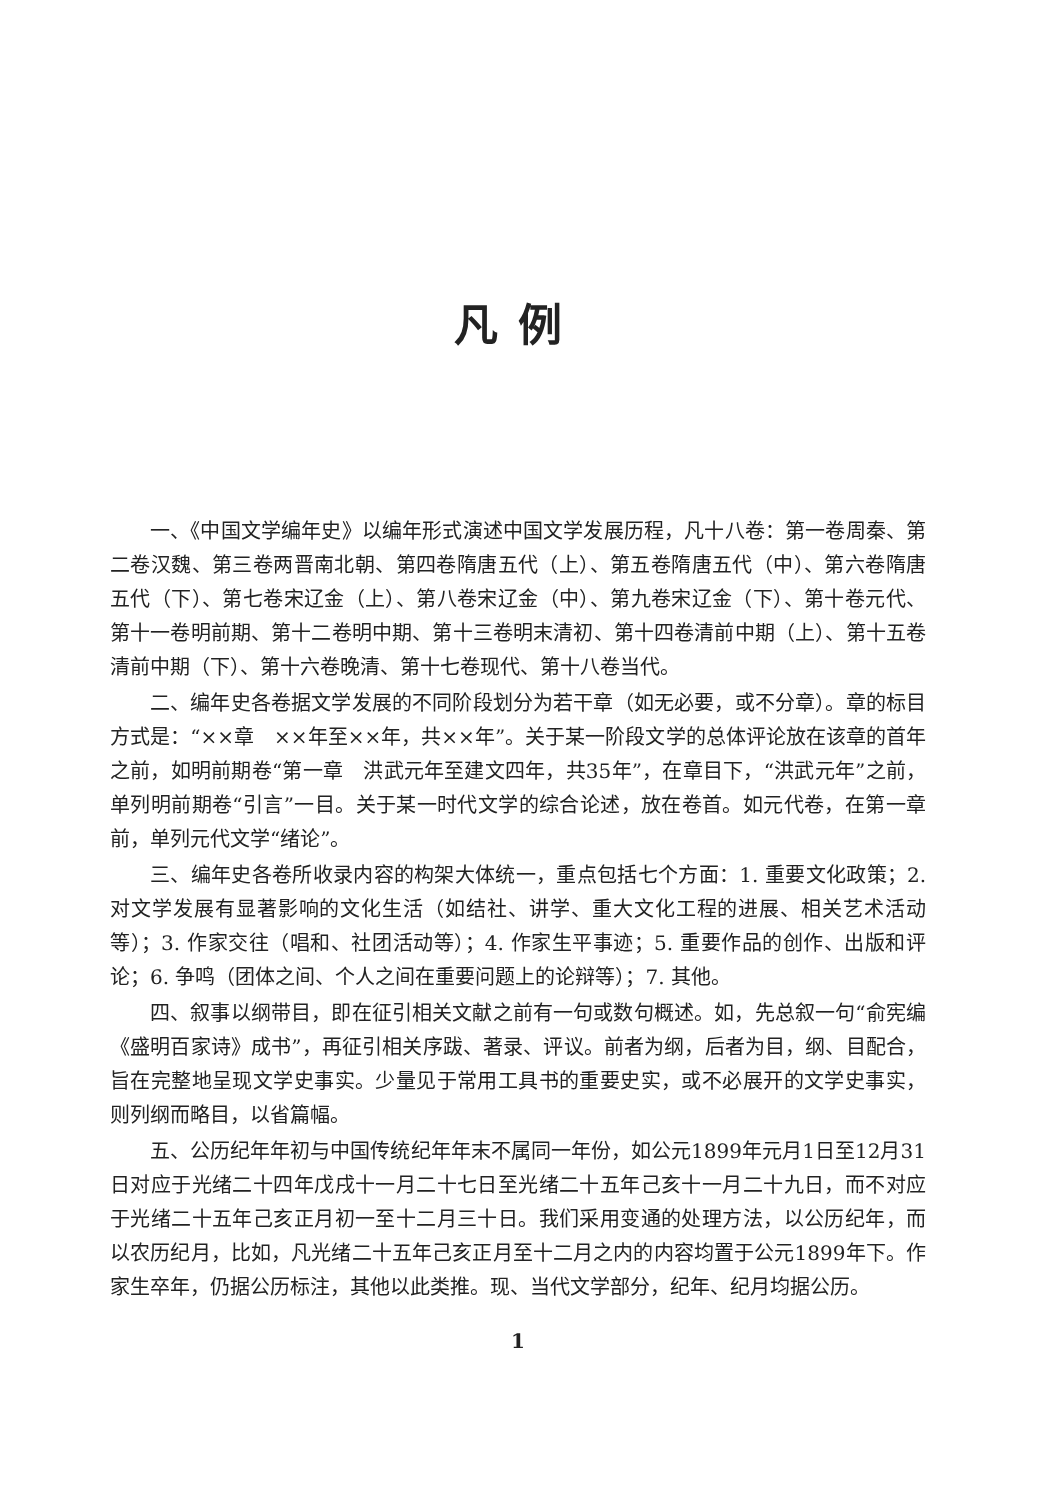凡例
一、《中国文学编年史》以编年形式演述中国文学发展历程，凡十八卷：第一卷周秦、第二卷汉魏、第三卷两晋南北朝、第四卷隋唐五代（上）、第五卷隋唐五代（中）、第六卷隋唐五代（下）、第七卷宋辽金（上）、第八卷宋辽金（中）、第九卷宋辽金（下）、第十卷元代、第十一卷明前期、第十二卷明中期、第十三卷明末清初、第十四卷清前中期（上）、第十五卷清前中期（下）、第十六卷晚清、第十七卷现代、第十八卷当代。
二、编年史各卷据文学发展的不同阶段划分为若干章（如无必要，或不分章）。章的标目方式是：“××章　××年至××年，共××年”。关于某一阶段文学的总体评论放在该章的首年之前，如明前期卷“第一章　洪武元年至建文四年，共35年”，在章目下，“洪武元年”之前，单列明前期卷“引言”一目。关于某一时代文学的综合论述，放在卷首。如元代卷，在第一章前，单列元代文学“绪论”。
三、编年史各卷所收录内容的构架大体统一，重点包括七个方面：1. 重要文化政策；2. 对文学发展有显著影响的文化生活（如结社、讲学、重大文化工程的进展、相关艺术活动等）；3. 作家交往（唱和、社团活动等）；4. 作家生平事迹；5. 重要作品的创作、出版和评论；6. 争鸣（团体之间、个人之间在重要问题上的论辩等）；7. 其他。
四、叙事以纲带目，即在征引相关文献之前有一句或数句概述。如，先总叙一句“俞宪编《盛明百家诗》成书”，再征引相关序跋、著录、评议。前者为纲，后者为目，纲、目配合，旨在完整地呈现文学史事实。少量见于常用工具书的重要史实，或不必展开的文学史事实，则列纲而略目，以省篇幅。
五、公历纪年年初与中国传统纪年年末不属同一年份，如公元1899年元月1日至12月31日对应于光绪二十四年戊戌十一月二十七日至光绪二十五年己亥十一月二十九日，而不对应于光绪二十五年己亥正月初一至十二月三十日。我们采用变通的处理方法，以公历纪年，而以农历纪月，比如，凡光绪二十五年己亥正月至十二月之内的内容均置于公元1899年下。作家生卒年，仍据公历标注，其他以此类推。现、当代文学部分，纪年、纪月均据公历。
1